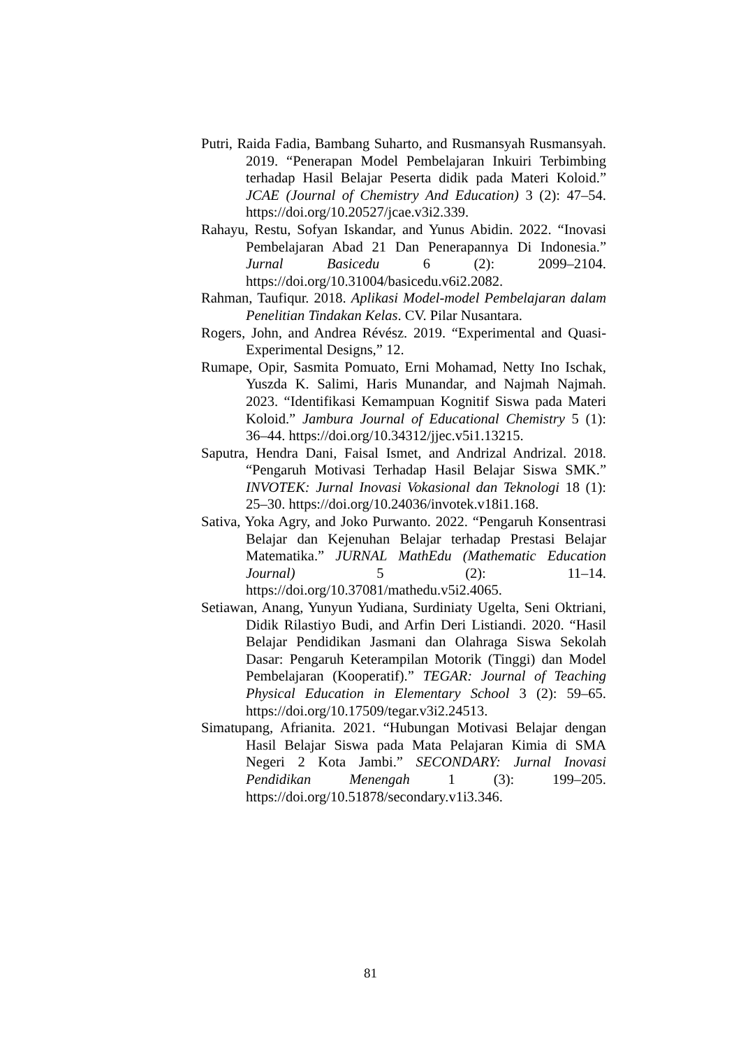Putri, Raida Fadia, Bambang Suharto, and Rusmansyah Rusmansyah. 2019. “Penerapan Model Pembelajaran Inkuiri Terbimbing terhadap Hasil Belajar Peserta didik pada Materi Koloid.” JCAE (Journal of Chemistry And Education) 3 (2): 47–54. https://doi.org/10.20527/jcae.v3i2.339.
Rahayu, Restu, Sofyan Iskandar, and Yunus Abidin. 2022. “Inovasi Pembelajaran Abad 21 Dan Penerapannya Di Indonesia.” Jurnal Basicedu 6 (2): 2099–2104. https://doi.org/10.31004/basicedu.v6i2.2082.
Rahman, Taufiqur. 2018. Aplikasi Model-model Pembelajaran dalam Penelitian Tindakan Kelas. CV. Pilar Nusantara.
Rogers, John, and Andrea Révész. 2019. “Experimental and Quasi-Experimental Designs,” 12.
Rumape, Opir, Sasmita Pomuato, Erni Mohamad, Netty Ino Ischak, Yuszda K. Salimi, Haris Munandar, and Najmah Najmah. 2023. “Identifikasi Kemampuan Kognitif Siswa pada Materi Koloid.” Jambura Journal of Educational Chemistry 5 (1): 36–44. https://doi.org/10.34312/jjec.v5i1.13215.
Saputra, Hendra Dani, Faisal Ismet, and Andrizal Andrizal. 2018. “Pengaruh Motivasi Terhadap Hasil Belajar Siswa SMK.” INVOTEK: Jurnal Inovasi Vokasional dan Teknologi 18 (1): 25–30. https://doi.org/10.24036/invotek.v18i1.168.
Sativa, Yoka Agry, and Joko Purwanto. 2022. “Pengaruh Konsentrasi Belajar dan Kejenuhan Belajar terhadap Prestasi Belajar Matematika.” JURNAL MathEdu (Mathematic Education Journal) 5 (2): 11–14. https://doi.org/10.37081/mathedu.v5i2.4065.
Setiawan, Anang, Yunyun Yudiana, Surdiniaty Ugelta, Seni Oktriani, Didik Rilastiyo Budi, and Arfin Deri Listiandi. 2020. “Hasil Belajar Pendidikan Jasmani dan Olahraga Siswa Sekolah Dasar: Pengaruh Keterampilan Motorik (Tinggi) dan Model Pembelajaran (Kooperatif).” TEGAR: Journal of Teaching Physical Education in Elementary School 3 (2): 59–65. https://doi.org/10.17509/tegar.v3i2.24513.
Simatupang, Afrianita. 2021. “Hubungan Motivasi Belajar dengan Hasil Belajar Siswa pada Mata Pelajaran Kimia di SMA Negeri 2 Kota Jambi.” SECONDARY: Jurnal Inovasi Pendidikan Menengah 1 (3): 199–205. https://doi.org/10.51878/secondary.v1i3.346.
81